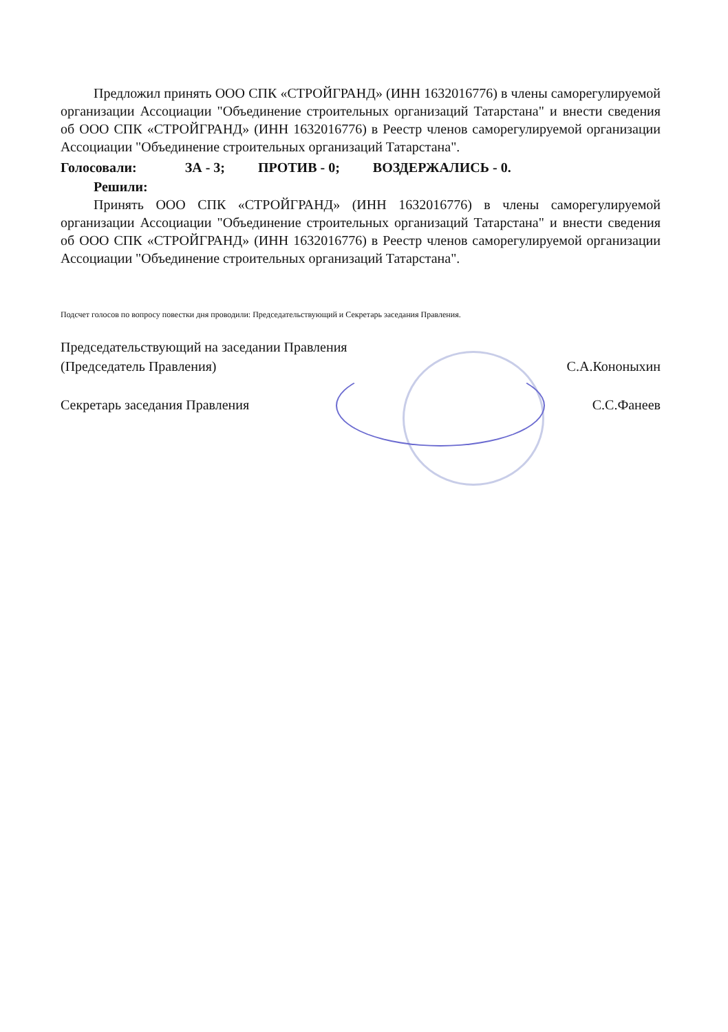Предложил принять ООО СПК «СТРОЙГРАНД» (ИНН 1632016776) в члены саморегулируемой организации Ассоциации "Объединение строительных организаций Татарстана" и внести сведения об ООО СПК «СТРОЙГРАНД» (ИНН 1632016776) в Реестр членов саморегулируемой организации Ассоциации "Объединение строительных организаций Татарстана".
Голосовали: ЗА - 3; ПРОТИВ - 0; ВОЗДЕРЖАЛИСЬ - 0.
Решили:
Принять ООО СПК «СТРОЙГРАНД» (ИНН 1632016776) в члены саморегулируемой организации Ассоциации "Объединение строительных организаций Татарстана" и внести сведения об ООО СПК «СТРОЙГРАНД» (ИНН 1632016776) в Реестр членов саморегулируемой организации Ассоциации "Объединение строительных организаций Татарстана".
Подсчет голосов по вопросу повестки дня проводили: Председательствующий и Секретарь заседания Правления.
Председательствующий на заседании Правления
(Председатель Правления)
С.А.Кононыхин
Секретарь заседания Правления С.С.Фанеев